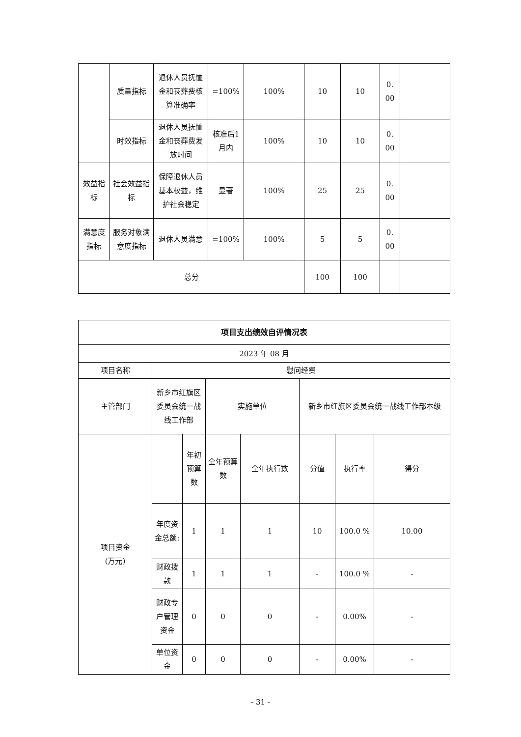| | 质量指标 | 退休人员抚恤金和丧葬费核算准确率 | =100% | 100% | 10 | 10 | 0. 00 | |
| | 时效指标 | 退休人员抚恤金和丧葬费发放时间 | 核准后1月内 | 100% | 10 | 10 | 0. 00 | |
| 效益指标 | 社会效益指标 | 保障退休人员基本权益，维护社会稳定 | 显著 | 100% | 25 | 25 | 0. 00 | |
| 满意度指标 | 服务对象满意度指标 | 退休人员满意 | =100% | 100% | 5 | 5 | 0. 00 | |
| 总分 | | | | | 100 | 100 | | |
| 项目支出绩效自评情况表 | | | | | | | |
| 2023 年 08 月 | | | | | | | |
| 项目名称 | 慰问经费 | | | | | | |
| 主管部门 | 新乡市红旗区委员会统一战线工作部 | | 实施单位 | | 新乡市红旗区委员会统一战线工作部本级 | | |
| 项目资金 (万元) | | 年初预算数 | 全年预算数 | 全年执行数 | 分值 | 执行率 | 得分 |
| | 年度资金总额: | 1 | 1 | 1 | 10 | 100.0 % | 10.00 |
| | 财政拨款 | 1 | 1 | 1 | - | 100.0 % | - |
| | 财政专户管理资金 | 0 | 0 | 0 | - | 0.00% | - |
| | 单位资金 | 0 | 0 | 0 | - | 0.00% | - |
- 31 -